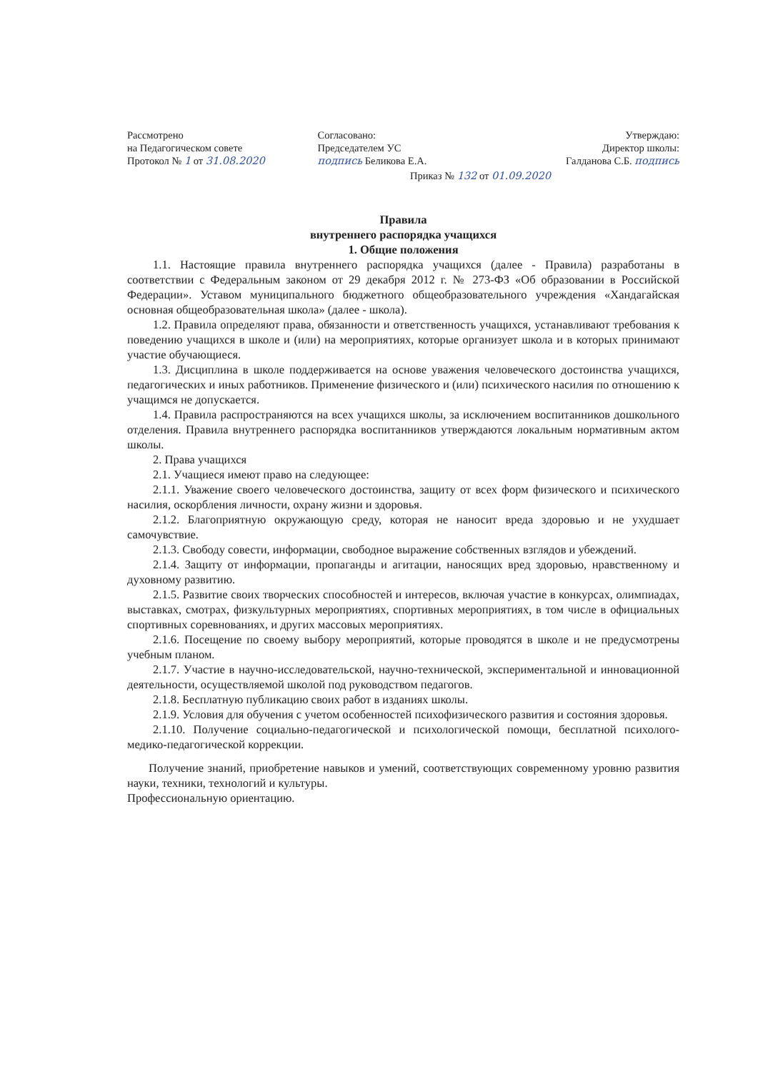Рассмотрено
на Педагогическом совете
Протокол № 1 от 31.08.2020
Согласовано:
Председателем УС
подпись Беликова Е.А.
Утверждаю:
Директор школы:
Галданова С.Б. подпись
Приказ № 132 от 01.09.2020
Правила
внутреннего распорядка учащихся
1. Общие положения
1.1. Настоящие правила внутреннего распорядка учащихся (далее - Правила) разработаны в соответствии с Федеральным законом от 29 декабря 2012 г. № 273-ФЗ «Об образовании в Российской Федерации». Уставом муниципального бюджетного общеобразовательного учреждения «Хандагайская основная общеобразовательная школа» (далее - школа).
1.2. Правила определяют права, обязанности и ответственность учащихся, устанавливают требования к поведению учащихся в школе и (или) на мероприятиях, которые организует школа и в которых принимают участие обучающиеся.
1.3. Дисциплина в школе поддерживается на основе уважения человеческого достоинства учащихся, педагогических и иных работников. Применение физического и (или) психического насилия по отношению к учащимся не допускается.
1.4. Правила распространяются на всех учащихся школы, за исключением воспитанников дошкольного отделения. Правила внутреннего распорядка воспитанников утверждаются локальным нормативным актом школы.
2. Права учащихся
2.1. Учащиеся имеют право на следующее:
2.1.1. Уважение своего человеческого достоинства, защиту от всех форм физического и психического насилия, оскорбления личности, охрану жизни и здоровья.
2.1.2. Благоприятную окружающую среду, которая не наносит вреда здоровью и не ухудшает самочувствие.
2.1.3. Свободу совести, информации, свободное выражение собственных взглядов и убеждений.
2.1.4. Защиту от информации, пропаганды и агитации, наносящих вред здоровью, нравственному и духовному развитию.
2.1.5. Развитие своих творческих способностей и интересов, включая участие в конкурсах, олимпиадах, выставках, смотрах, физкультурных мероприятиях, спортивных мероприятиях, в том числе в официальных спортивных соревнованиях, и других массовых мероприятиях.
2.1.6. Посещение по своему выбору мероприятий, которые проводятся в школе и не предусмотрены учебным планом.
2.1.7. Участие в научно-исследовательской, научно-технической, экспериментальной и инновационной деятельности, осуществляемой школой под руководством педагогов.
2.1.8. Бесплатную публикацию своих работ в изданиях школы.
2.1.9. Условия для обучения с учетом особенностей психофизического развития и состояния здоровья.
2.1.10. Получение социально-педагогической и психологической помощи, бесплатной психолого-медико-педагогической коррекции.
Получение знаний, приобретение навыков и умений, соответствующих современному уровню развития науки, техники, технологий и культуры.
Профессиональную ориентацию.